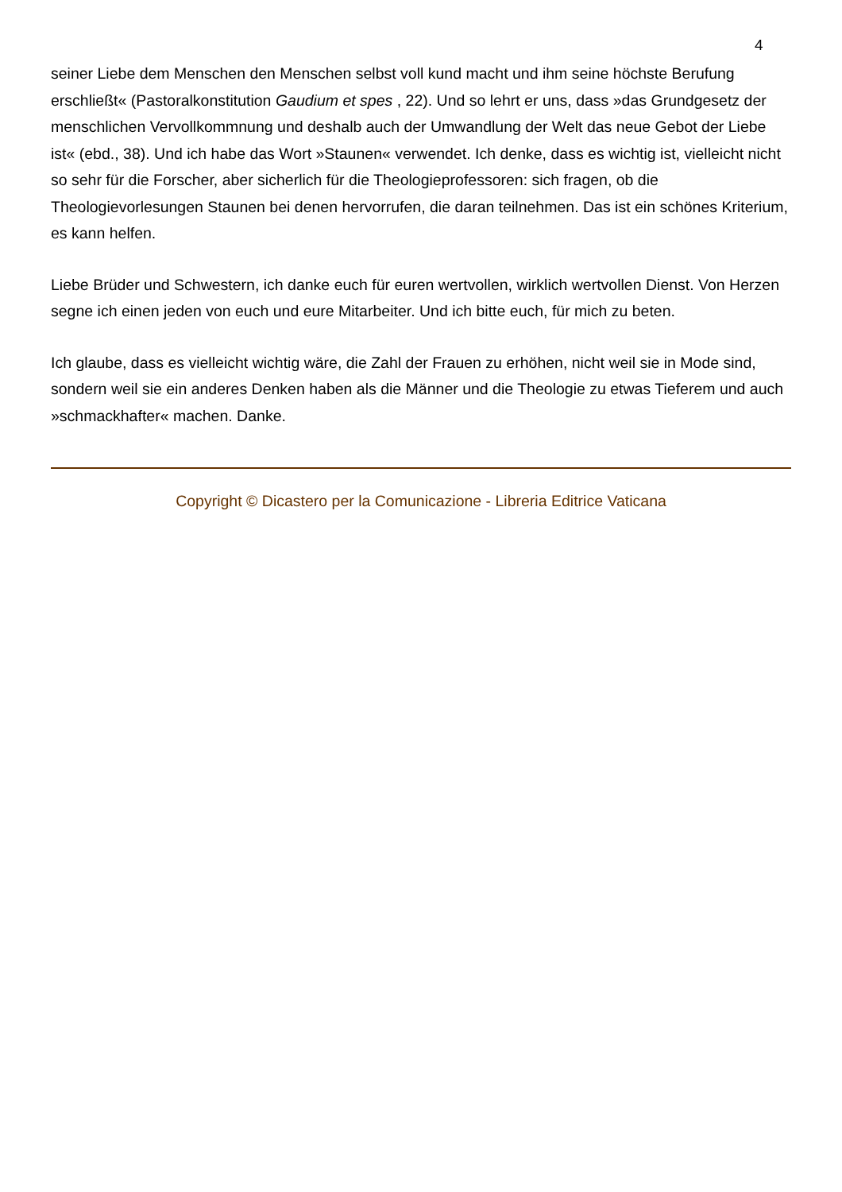4
seiner Liebe dem Menschen den Menschen selbst voll kund macht und ihm seine höchste Berufung erschließt« (Pastoralkonstitution Gaudium et spes , 22). Und so lehrt er uns, dass »das Grundgesetz der menschlichen Vervollkommnung und deshalb auch der Umwandlung der Welt das neue Gebot der Liebe ist« (ebd., 38). Und ich habe das Wort »Staunen« verwendet. Ich denke, dass es wichtig ist, vielleicht nicht so sehr für die Forscher, aber sicherlich für die Theologieprofessoren: sich fragen, ob die Theologievorlesungen Staunen bei denen hervorrufen, die daran teilnehmen. Das ist ein schönes Kriterium, es kann helfen.
Liebe Brüder und Schwestern, ich danke euch für euren wertvollen, wirklich wertvollen Dienst. Von Herzen segne ich einen jeden von euch und eure Mitarbeiter. Und ich bitte euch, für mich zu beten.
Ich glaube, dass es vielleicht wichtig wäre, die Zahl der Frauen zu erhöhen, nicht weil sie in Mode sind, sondern weil sie ein anderes Denken haben als die Männer und die Theologie zu etwas Tieferem und auch »schmackhafter« machen. Danke.
Copyright © Dicastero per la Comunicazione - Libreria Editrice Vaticana